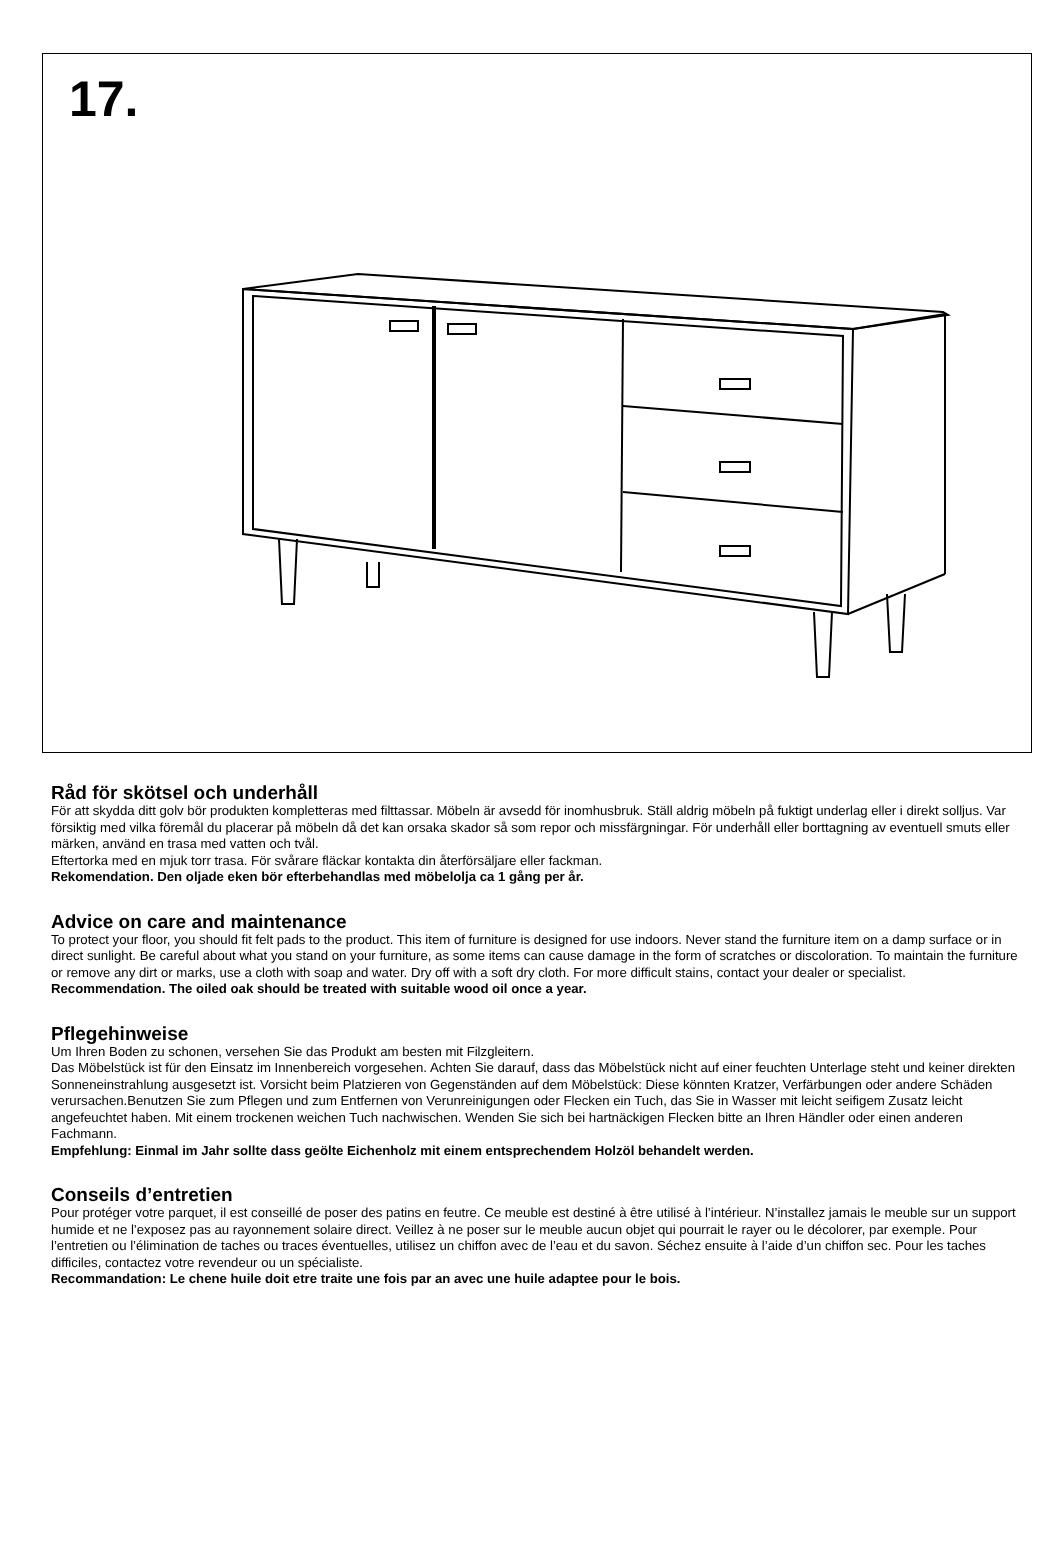17.
Råd för skötsel och underhåll
För att skydda ditt golv bör produkten kompletteras med filttassar. Möbeln är avsedd för inomhusbruk. Ställ aldrig möbeln på fuktigt underlag eller i direkt solljus. Var försiktig med vilka föremål du placerar på möbeln då det kan orsaka skador så som repor och missfärgningar. För underhåll eller borttagning av eventuell smuts eller märken, använd en trasa med vatten och tvål.
Eftertorka med en mjuk torr trasa. För svårare fläckar kontakta din återförsäljare eller fackman.
Rekomendation. Den oljade eken bör efterbehandlas med möbelolja ca 1 gång per år.
Advice on care and maintenance
To protect your floor, you should fit felt pads to the product. This item of furniture is designed for use indoors. Never stand the furniture item on a damp surface or in direct sunlight. Be careful about what you stand on your furniture, as some items can cause damage in the form of scratches or discoloration. To maintain the furniture or remove any dirt or marks, use a cloth with soap and water. Dry off with a soft dry cloth. For more difficult stains, contact your dealer or specialist.
Recommendation. The oiled oak should be treated with suitable wood oil once a year.
Pflegehinweise
Um Ihren Boden zu schonen, versehen Sie das Produkt am besten mit Filzgleitern.
Das Möbelstück ist für den Einsatz im Innenbereich vorgesehen. Achten Sie darauf, dass das Möbelstück nicht auf einer feuchten Unterlage steht und keiner direkten Sonneneinstrahlung ausgesetzt ist. Vorsicht beim Platzieren von Gegenständen auf dem Möbelstück: Diese könnten Kratzer, Verfärbungen oder andere Schäden verursachen.Benutzen Sie zum Pflegen und zum Entfernen von Verunreinigungen oder Flecken ein Tuch, das Sie in Wasser mit leicht seifigem Zusatz leicht angefeuchtet haben. Mit einem trockenen weichen Tuch nachwischen. Wenden Sie sich bei hartnäckigen Flecken bitte an Ihren Händler oder einen anderen Fachmann.
Empfehlung: Einmal im Jahr sollte dass geölte Eichenholz mit einem entsprechendem Holzöl behandelt werden.
Conseils d’entretien
Pour protéger votre parquet, il est conseillé de poser des patins en feutre. Ce meuble est destiné à être utilisé à l’intérieur. N’installez jamais le meuble sur un support humide et ne l’exposez pas au rayonnement solaire direct. Veillez à ne poser sur le meuble aucun objet qui pourrait le rayer ou le décolorer, par exemple. Pour l’entretien ou l’élimination de taches ou traces éventuelles, utilisez un chiffon avec de l’eau et du savon. Séchez ensuite à l’aide d’un chiffon sec. Pour les taches difficiles, contactez votre revendeur ou un spécialiste.
Recommandation: Le chene huile doit etre traite une fois par an avec une huile adaptee pour le bois.